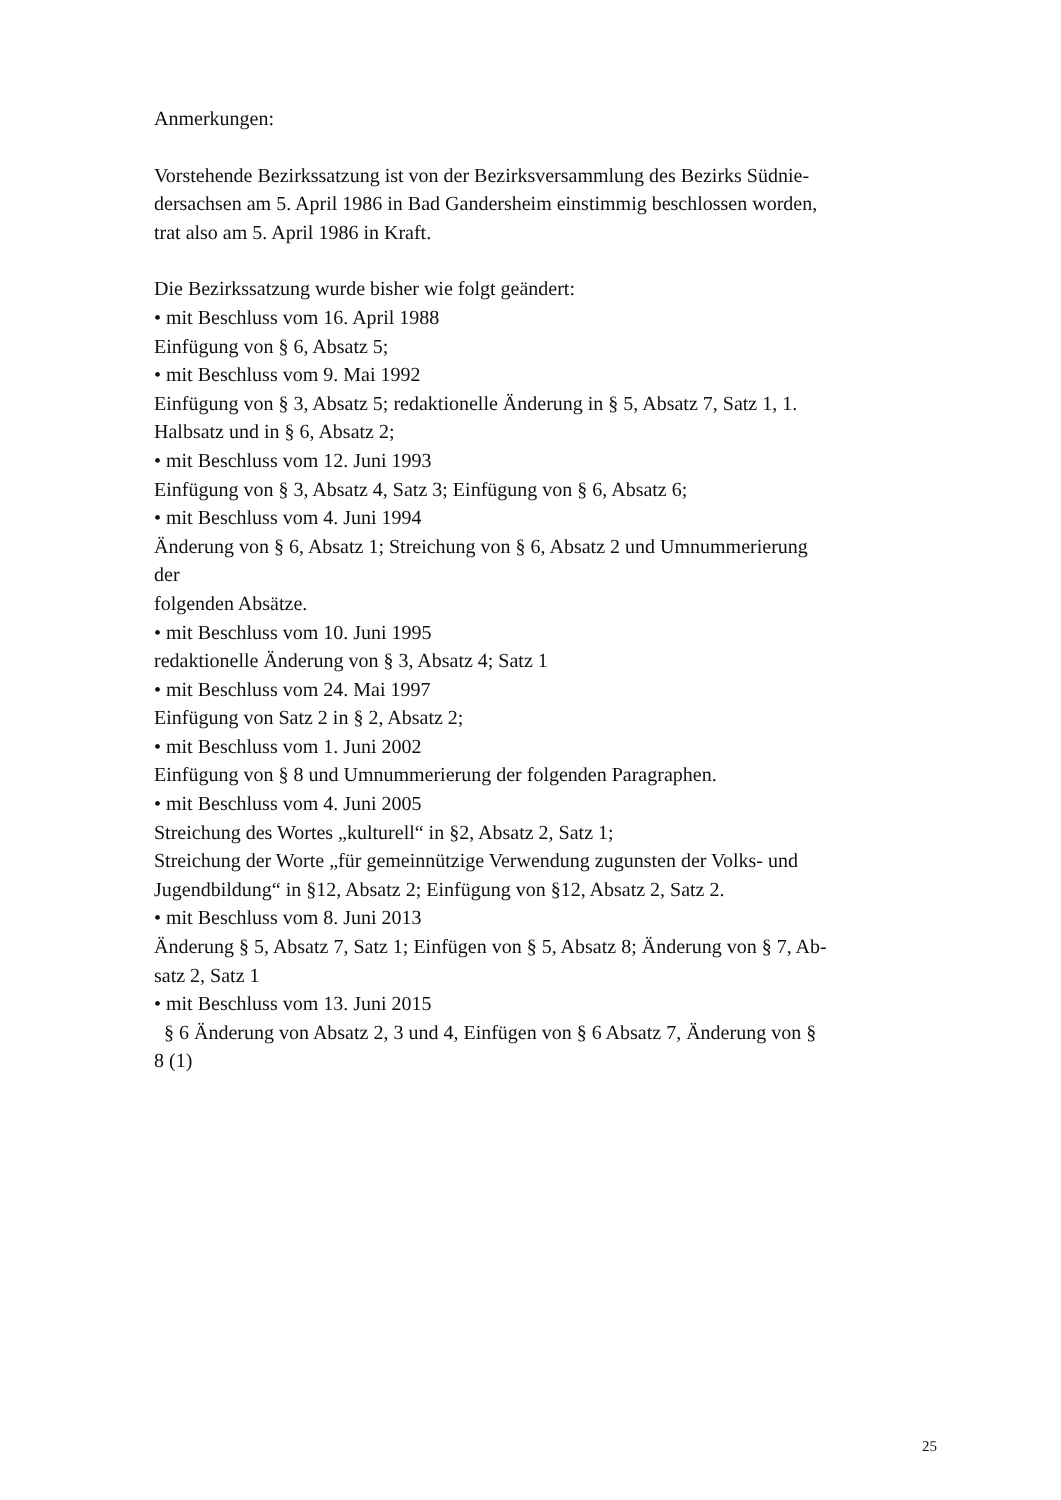Anmerkungen:
Vorstehende Bezirkssatzung ist von der Bezirksversammlung des Bezirks Südnie-
dersachsen am 5. April 1986 in Bad Gandersheim einstimmig beschlossen worden,
trat also am 5. April 1986 in Kraft.
Die Bezirkssatzung wurde bisher wie folgt geändert:
• mit Beschluss vom 16. April 1988
Einfügung von § 6, Absatz 5;
• mit Beschluss vom 9. Mai 1992
Einfügung von § 3, Absatz 5; redaktionelle Änderung in § 5, Absatz 7, Satz 1, 1.
Halbsatz und in § 6, Absatz 2;
• mit Beschluss vom 12. Juni 1993
Einfügung von § 3, Absatz 4, Satz 3; Einfügung von § 6, Absatz 6;
• mit Beschluss vom 4. Juni 1994
Änderung von § 6, Absatz 1; Streichung von § 6, Absatz 2 und Umnummerierung
der
folgenden Absätze.
• mit Beschluss vom 10. Juni 1995
redaktionelle Änderung von § 3, Absatz 4; Satz 1
• mit Beschluss vom 24. Mai 1997
Einfügung von Satz 2 in § 2, Absatz 2;
• mit Beschluss vom 1. Juni 2002
Einfügung von § 8 und Umnummerierung der folgenden Paragraphen.
• mit Beschluss vom 4. Juni 2005
Streichung des Wortes „kulturell“ in §2, Absatz 2, Satz 1;
Streichung der Worte „für gemeinnützige Verwendung zugunsten der Volks- und
Jugendbildung“ in §12, Absatz 2; Einfügung von §12, Absatz 2, Satz 2.
• mit Beschluss vom 8. Juni 2013
Änderung § 5, Absatz 7, Satz 1; Einfügen von § 5, Absatz 8; Änderung von § 7, Ab-
satz 2, Satz 1
• mit Beschluss vom 13. Juni 2015
§ 6 Änderung von Absatz 2, 3 und 4, Einfügen von § 6 Absatz 7, Änderung von §
8 (1)
25